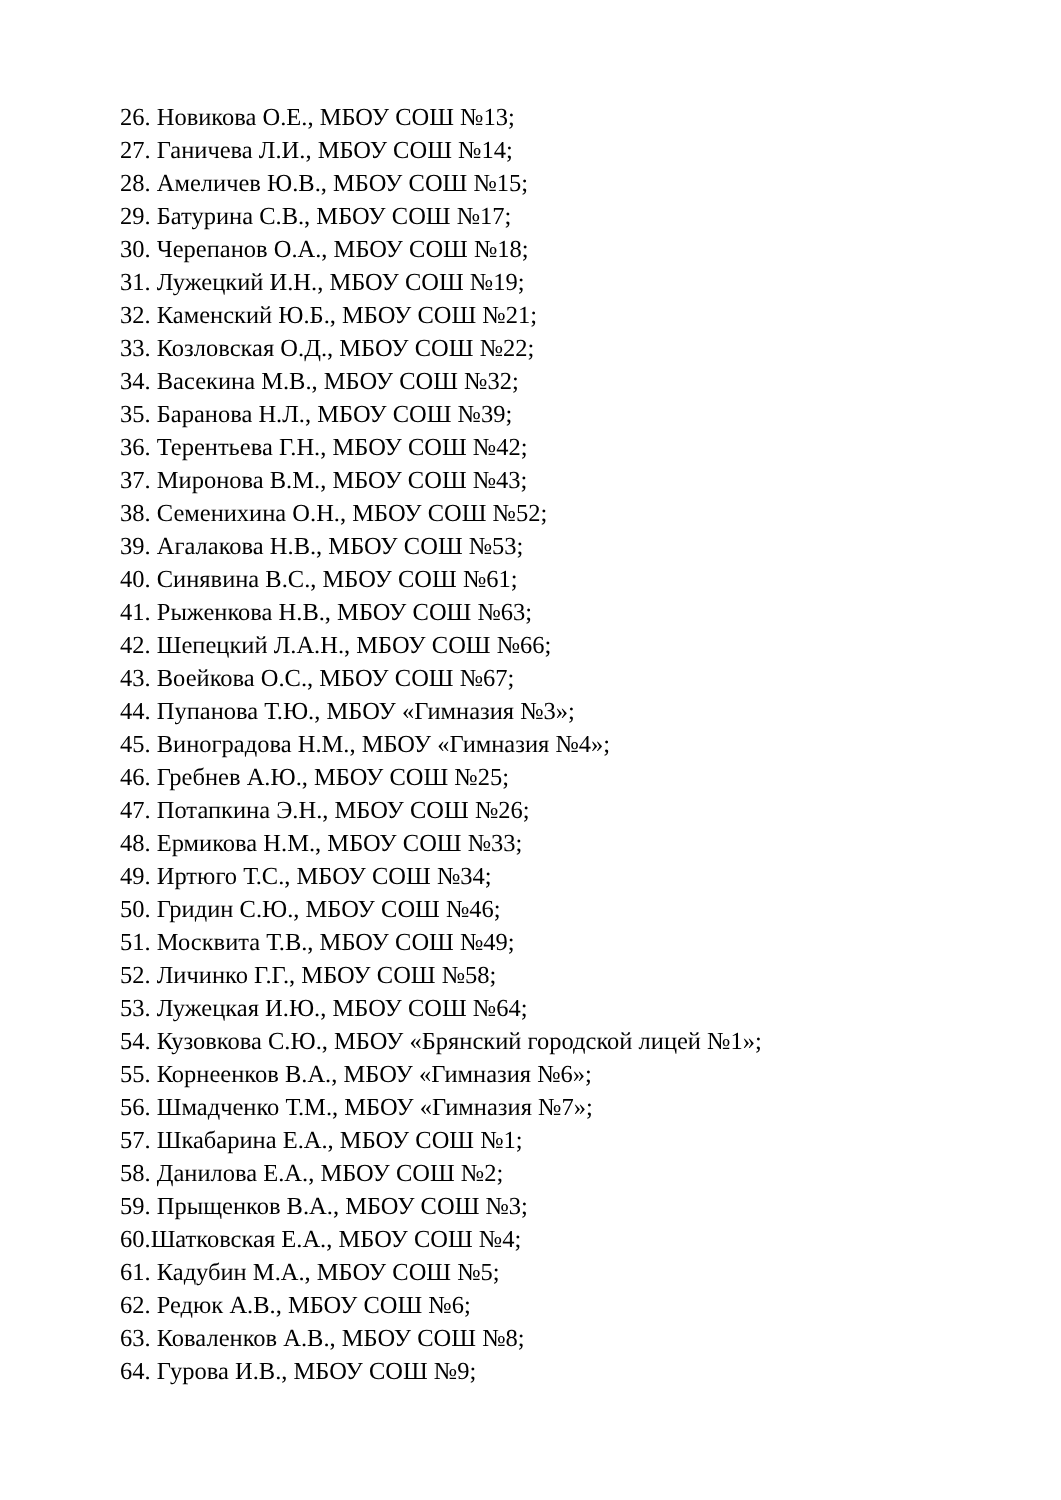26. Новикова О.Е., МБОУ СОШ №13;
27. Ганичева Л.И., МБОУ СОШ №14;
28. Амеличев Ю.В., МБОУ СОШ №15;
29. Батурина С.В., МБОУ СОШ №17;
30. Черепанов О.А., МБОУ СОШ №18;
31. Лужецкий И.Н., МБОУ СОШ №19;
32. Каменский Ю.Б., МБОУ СОШ №21;
33. Козловская О.Д., МБОУ СОШ №22;
34. Васекина М.В., МБОУ СОШ №32;
35. Баранова Н.Л., МБОУ СОШ №39;
36. Терентьева Г.Н., МБОУ СОШ №42;
37. Миронова В.М., МБОУ СОШ №43;
38. Семенихина О.Н., МБОУ СОШ №52;
39. Агалакова Н.В., МБОУ СОШ №53;
40. Синявина В.С., МБОУ СОШ №61;
41. Рыженкова Н.В., МБОУ СОШ №63;
42. Шепецкий Л.А.Н., МБОУ СОШ №66;
43. Воейкова О.С., МБОУ СОШ №67;
44. Пупанова Т.Ю., МБОУ «Гимназия №3»;
45. Виноградова Н.М., МБОУ «Гимназия №4»;
46. Гребнев А.Ю., МБОУ СОШ №25;
47. Потапкина Э.Н., МБОУ СОШ №26;
48. Ермикова Н.М., МБОУ СОШ №33;
49. Иртюго Т.С., МБОУ СОШ №34;
50. Гридин С.Ю., МБОУ СОШ №46;
51. Москвита Т.В., МБОУ СОШ №49;
52. Личинко Г.Г., МБОУ СОШ №58;
53. Лужецкая И.Ю., МБОУ СОШ №64;
54. Кузовкова С.Ю., МБОУ «Брянский городской лицей №1»;
55. Корнеенков В.А., МБОУ «Гимназия №6»;
56. Шмадченко Т.М., МБОУ «Гимназия №7»;
57. Шкабарина Е.А., МБОУ СОШ №1;
58. Данилова Е.А., МБОУ СОШ №2;
59. Прыщенков В.А., МБОУ СОШ №3;
60.Шатковская Е.А., МБОУ СОШ №4;
61. Кадубин М.А., МБОУ СОШ №5;
62. Редюк А.В., МБОУ СОШ №6;
63. Коваленков А.В., МБОУ СОШ №8;
64. Гурова И.В., МБОУ СОШ №9;